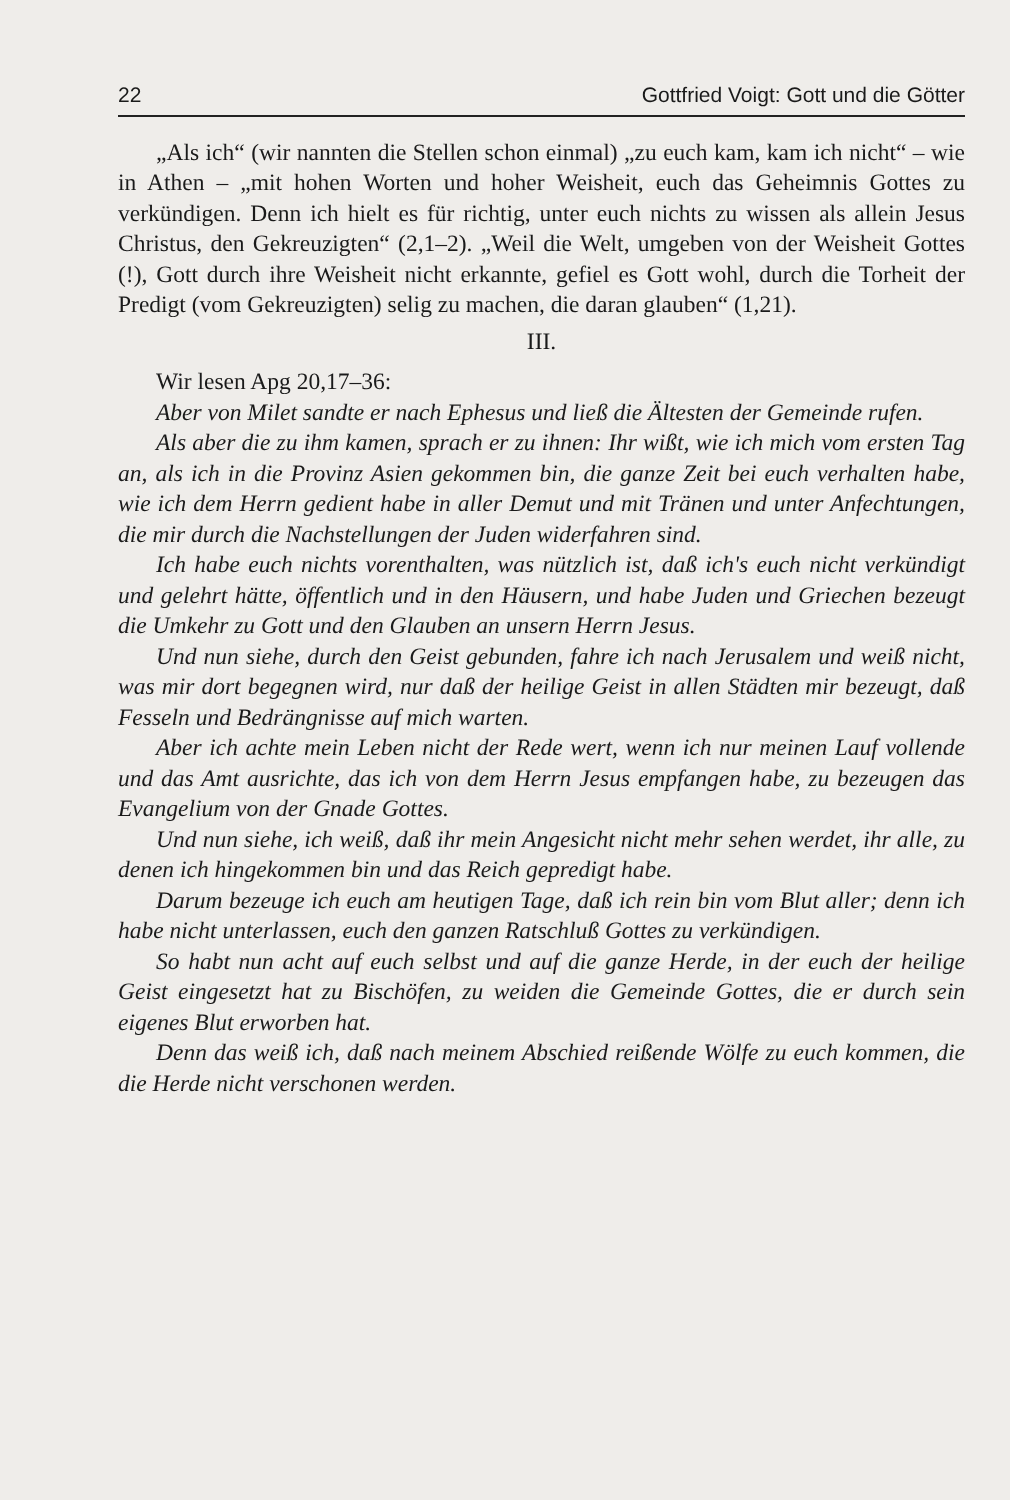22 Gottfried Voigt: Gott und die Götter
„Als ich“ (wir nannten die Stellen schon einmal) „zu euch kam, kam ich nicht“ – wie in Athen – „mit hohen Worten und hoher Weisheit, euch das Geheimnis Gottes zu verkündigen. Denn ich hielt es für richtig, unter euch nichts zu wissen als allein Jesus Christus, den Gekreuzigten“ (2,1–2). „Weil die Welt, umgeben von der Weisheit Gottes (!), Gott durch ihre Weisheit nicht erkannte, gefiel es Gott wohl, durch die Torheit der Predigt (vom Gekreuzigten) selig zu machen, die daran glauben“ (1,21).
III.
Wir lesen Apg 20,17–36:
Aber von Milet sandte er nach Ephesus und ließ die Ältesten der Gemeinde rufen.
Als aber die zu ihm kamen, sprach er zu ihnen: Ihr wißt, wie ich mich vom ersten Tag an, als ich in die Provinz Asien gekommen bin, die ganze Zeit bei euch verhalten habe, wie ich dem Herrn gedient habe in aller Demut und mit Tränen und unter Anfechtungen, die mir durch die Nachstellungen der Juden widerfahren sind.
Ich habe euch nichts vorenthalten, was nützlich ist, daß ich's euch nicht verkündigt und gelehrt hätte, öffentlich und in den Häusern, und habe Juden und Griechen bezeugt die Umkehr zu Gott und den Glauben an unsern Herrn Jesus.
Und nun siehe, durch den Geist gebunden, fahre ich nach Jerusalem und weiß nicht, was mir dort begegnen wird, nur daß der heilige Geist in allen Städten mir bezeugt, daß Fesseln und Bedrängnisse auf mich warten.
Aber ich achte mein Leben nicht der Rede wert, wenn ich nur meinen Lauf vollende und das Amt ausrichte, das ich von dem Herrn Jesus empfangen habe, zu bezeugen das Evangelium von der Gnade Gottes.
Und nun siehe, ich weiß, daß ihr mein Angesicht nicht mehr sehen werdet, ihr alle, zu denen ich hingekommen bin und das Reich gepredigt habe.
Darum bezeuge ich euch am heutigen Tage, daß ich rein bin vom Blut aller; denn ich habe nicht unterlassen, euch den ganzen Ratschluß Gottes zu verkündigen.
So habt nun acht auf euch selbst und auf die ganze Herde, in der euch der heilige Geist eingesetzt hat zu Bischöfen, zu weiden die Gemeinde Gottes, die er durch sein eigenes Blut erworben hat.
Denn das weiß ich, daß nach meinem Abschied reißende Wölfe zu euch kommen, die die Herde nicht verschonen werden.